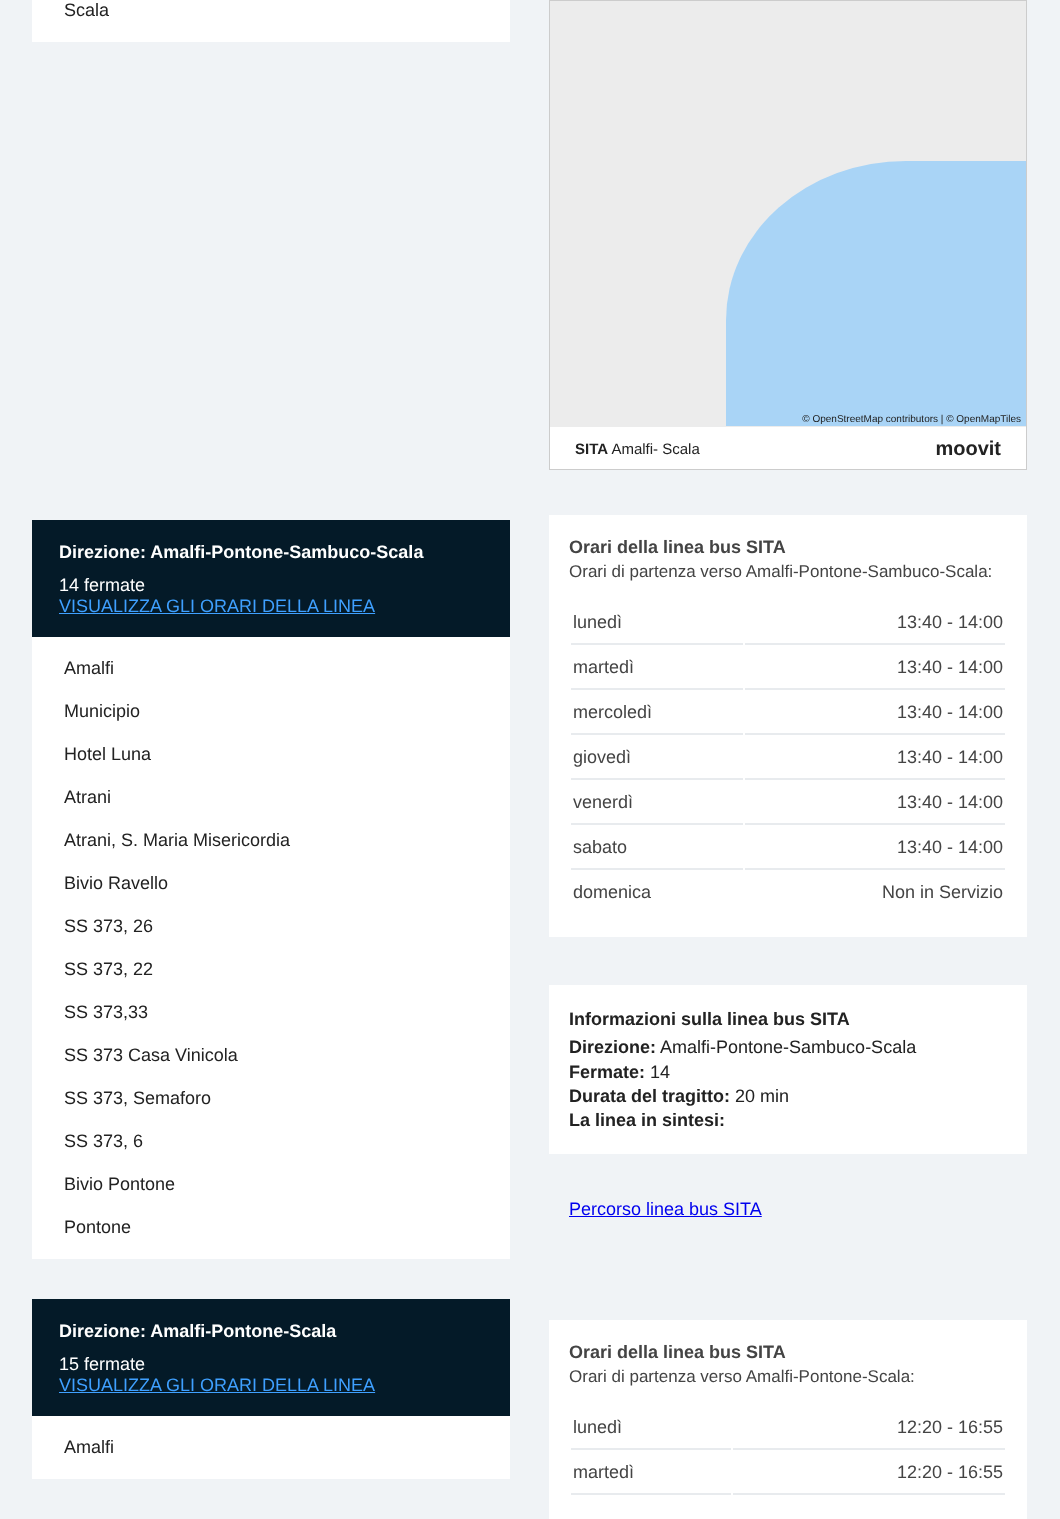Scala
Direzione: Amalfi-Pontone-Sambuco-Scala
14 fermate
VISUALIZZA GLI ORARI DELLA LINEA
Amalfi
Municipio
Hotel Luna
Atrani
Atrani, S. Maria Misericordia
Bivio Ravello
SS 373, 26
SS 373, 22
SS 373,33
SS 373 Casa Vinicola
SS 373, Semaforo
SS 373, 6
Bivio Pontone
Pontone
Direzione: Amalfi-Pontone-Scala
15 fermate
VISUALIZZA GLI ORARI DELLA LINEA
Amalfi
© OpenStreetMap contributors | © OpenMapTiles
SITA Amalfi- Scala moovit
Orari della linea bus SITA
Orari di partenza verso Amalfi-Pontone-Sambuco-Scala:
| lunedì | 13:40 - 14:00 |
| martedì | 13:40 - 14:00 |
| mercoledì | 13:40 - 14:00 |
| giovedì | 13:40 - 14:00 |
| venerdì | 13:40 - 14:00 |
| sabato | 13:40 - 14:00 |
| domenica | Non in Servizio |
Informazioni sulla linea bus SITA
Direzione: Amalfi-Pontone-Sambuco-Scala
Fermate: 14
Durata del tragitto: 20 min
La linea in sintesi:
Percorso linea bus SITA
Orari della linea bus SITA
Orari di partenza verso Amalfi-Pontone-Scala:
| lunedì | 12:20 - 16:55 |
| martedì | 12:20 - 16:55 |